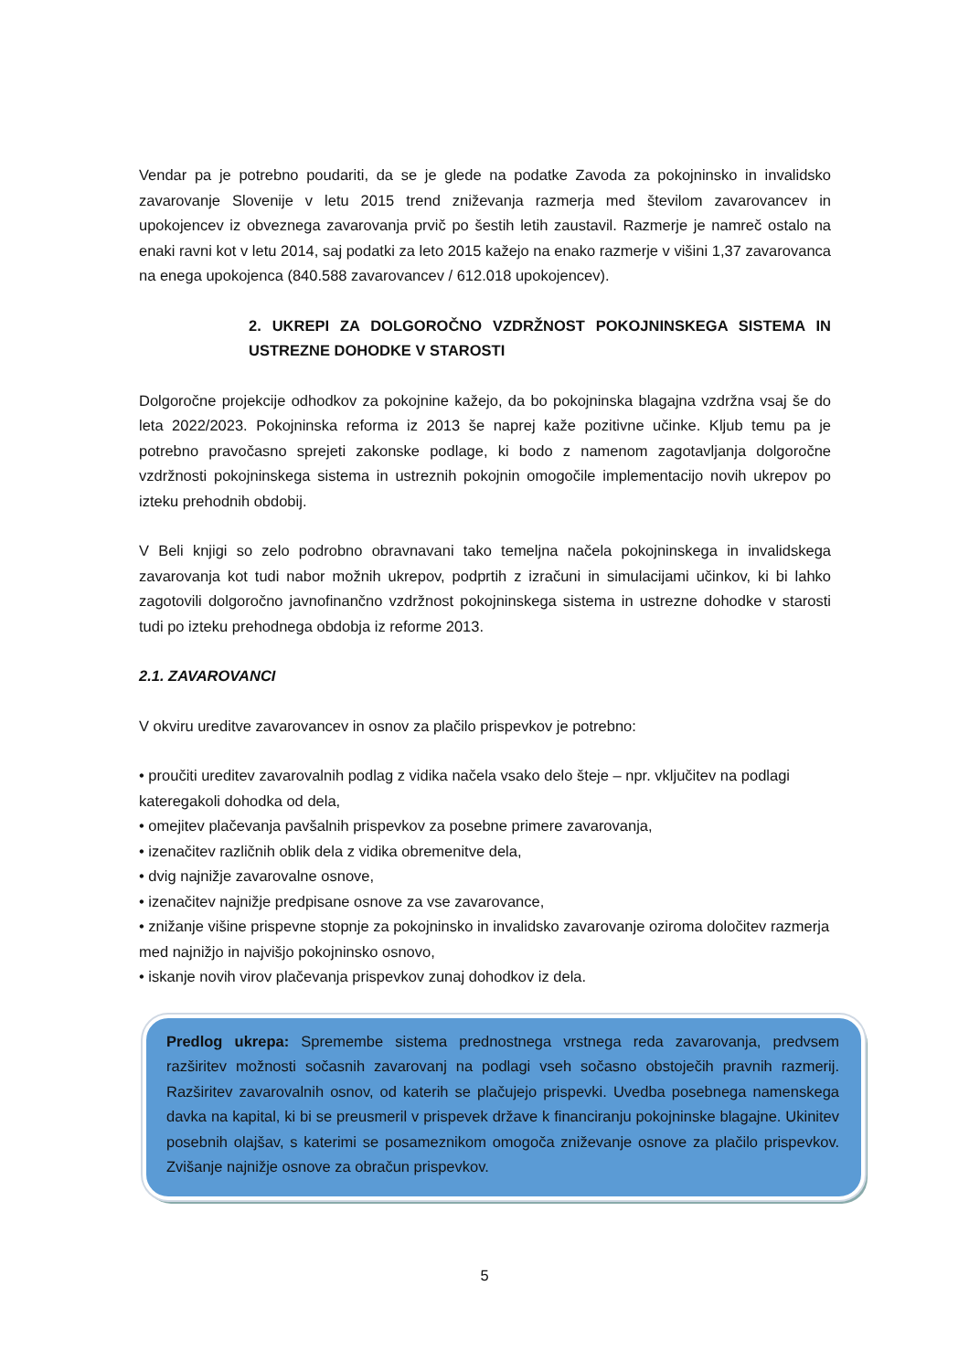Vendar pa je potrebno poudariti, da se je glede na podatke Zavoda za pokojninsko in invalidsko zavarovanje Slovenije v letu 2015 trend zniževanja razmerja med številom zavarovancev in upokojencev iz obveznega zavarovanja prvič po šestih letih zaustavil. Razmerje je namreč ostalo na enaki ravni kot v letu 2014, saj podatki za leto 2015 kažejo na enako razmerje v višini 1,37 zavarovanca na enega upokojenca (840.588 zavarovancev / 612.018 upokojencev).
2. UKREPI ZA DOLGOROČNO VZDRŽNOST POKOJNINSKEGA SISTEMA IN USTREZNE DOHODKE V STAROSTI
Dolgoročne projekcije odhodkov za pokojnine kažejo, da bo pokojninska blagajna vzdržna vsaj še do leta 2022/2023. Pokojninska reforma iz 2013 še naprej kaže pozitivne učinke. Kljub temu pa je potrebno pravočasno sprejeti zakonske podlage, ki bodo z namenom zagotavljanja dolgoročne vzdržnosti pokojninskega sistema in ustreznih pokojnin omogočile implementacijo novih ukrepov po izteku prehodnih obdobij.
V Beli knjigi so zelo podrobno obravnavani tako temeljna načela pokojninskega in invalidskega zavarovanja kot tudi nabor možnih ukrepov, podprtih z izračuni in simulacijami učinkov, ki bi lahko zagotovili dolgoročno javnofinančno vzdržnost pokojninskega sistema in ustrezne dohodke v starosti tudi po izteku prehodnega obdobja iz reforme 2013.
2.1. ZAVAROVANCI
V okviru ureditve zavarovancev in osnov za plačilo prispevkov je potrebno:
• proučiti ureditev zavarovalnih podlag z vidika načela vsako delo šteje – npr. vključitev na podlagi kateregakoli dohodka od dela,
• omejitev plačevanja pavšalnih prispevkov za posebne primere zavarovanja,
• izenačitev različnih oblik dela z vidika obremenitve dela,
• dvig najnižje zavarovalne osnove,
• izenačitev najnižje predpisane osnove za vse zavarovance,
• znižanje višine prispevne stopnje za pokojninsko in invalidsko zavarovanje oziroma določitev razmerja med najnižjo in najvišjo pokojninsko osnovo,
• iskanje novih virov plačevanja prispevkov zunaj dohodkov iz dela.
Predlog ukrepa: Spremembe sistema prednostnega vrstnega reda zavarovanja, predvsem razširitev možnosti sočasnih zavarovanj na podlagi vseh sočasno obstoječih pravnih razmerij. Razširitev zavarovalnih osnov, od katerih se plačujejo prispevki. Uvedba posebnega namenskega davka na kapital, ki bi se preusmeril v prispevek države k financiranju pokojninske blagajne. Ukinitev posebnih olajšav, s katerimi se posameznikom omogoča zniževanje osnove za plačilo prispevkov. Zvišanje najnižje osnove za obračun prispevkov.
5